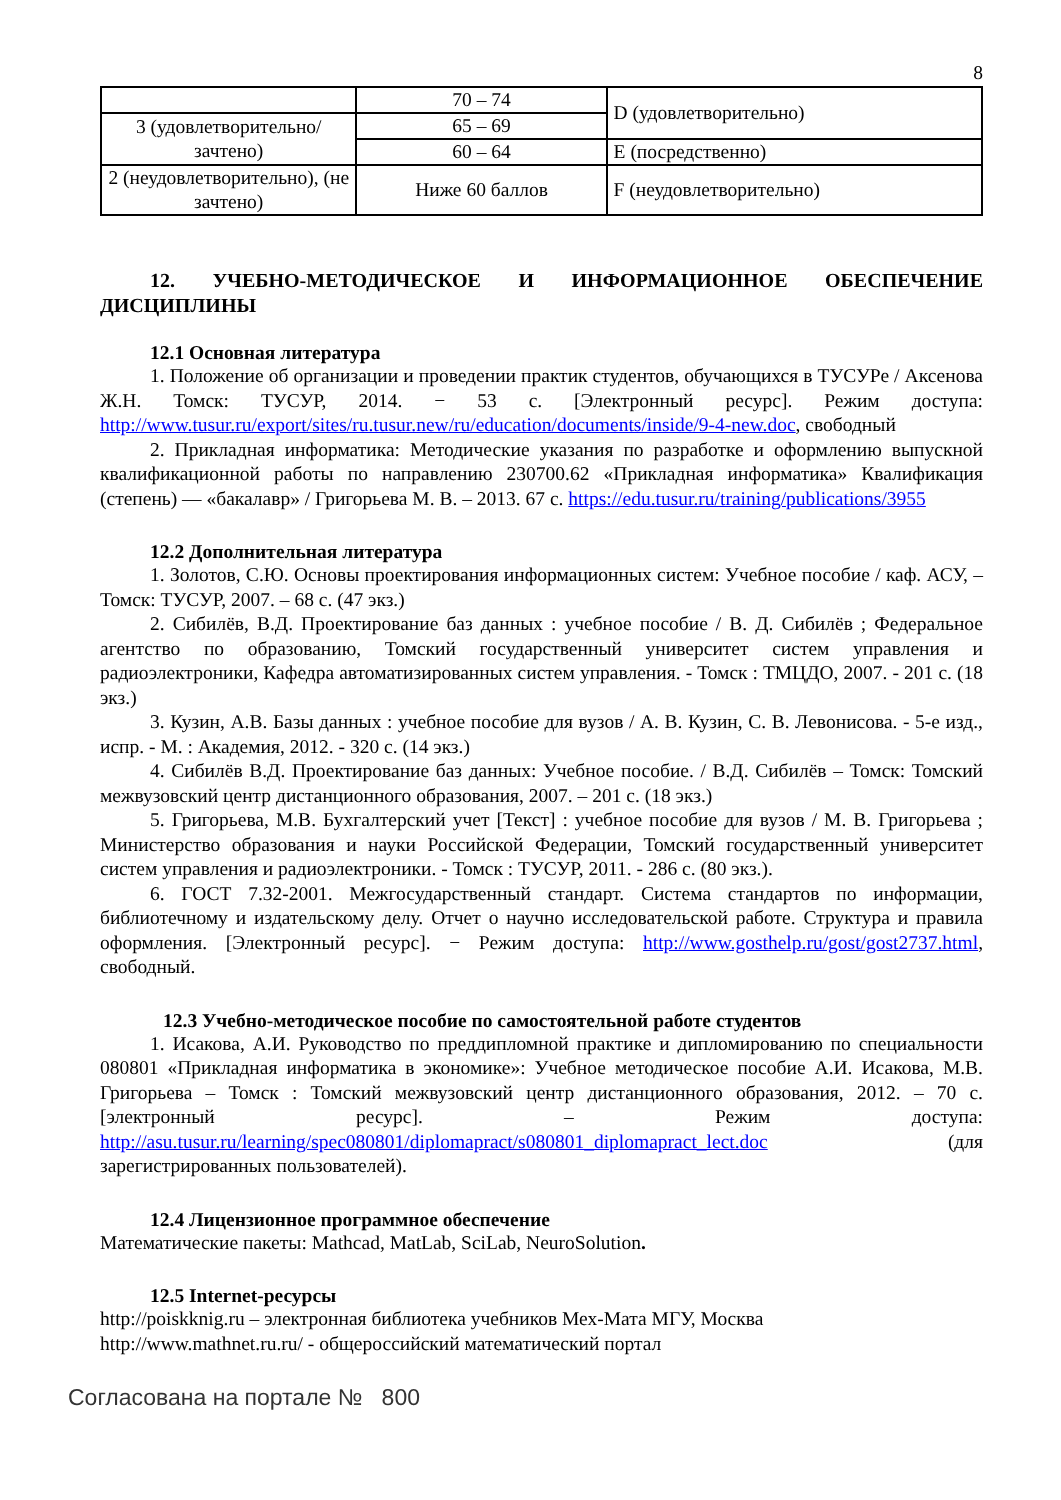8
| | 70 – 74 | D (удовлетворительно) |
| 3 (удовлетворительно/ зачтено) | 65 – 69 | |
| | 60 – 64 | E (посредственно) |
| 2 (неудовлетворительно), (не зачтено) | Ниже 60 баллов | F (неудовлетворительно) |
12. УЧЕБНО-МЕТОДИЧЕСКОЕ И ИНФОРМАЦИОННОЕ ОБЕСПЕЧЕНИЕ ДИСЦИПЛИНЫ
12.1 Основная литература
1. Положение об организации и проведении практик студентов, обучающихся в ТУСУРе / Аксенова Ж.Н. Томск: ТУСУР, 2014. − 53 с. [Электронный ресурс]. Режим доступа: http://www.tusur.ru/export/sites/ru.tusur.new/ru/education/documents/inside/9-4-new.doc, свободный
2. Прикладная информатика: Методические указания по разработке и оформлению выпускной квалификационной работы по направлению 230700.62 «Прикладная информатика» Квалификация (степень) — «бакалавр» / Григорьева М. В. – 2013. 67 с. https://edu.tusur.ru/training/publications/3955
12.2 Дополнительная литература
1. Золотов, С.Ю. Основы проектирования информационных систем: Учебное пособие / каф. АСУ, – Томск: ТУСУР, 2007. – 68 с. (47 экз.)
2. Сибилёв, В.Д. Проектирование баз данных : учебное пособие / В. Д. Сибилёв ; Федеральное агентство по образованию, Томский государственный университет систем управления и радиоэлектроники, Кафедра автоматизированных систем управления. - Томск : ТМЦДО, 2007. - 201 с. (18 экз.)
3. Кузин, А.В. Базы данных : учебное пособие для вузов / А. В. Кузин, С. В. Левонисова. - 5-е изд., испр. - М. : Академия, 2012. - 320 с. (14 экз.)
4. Сибилёв В.Д. Проектирование баз данных: Учебное пособие. / В.Д. Сибилёв – Томск: Томский межвузовский центр дистанционного образования, 2007. – 201 с. (18 экз.)
5. Григорьева, М.В. Бухгалтерский учет [Текст] : учебное пособие для вузов / М. В. Григорьева ; Министерство образования и науки Российской Федерации, Томский государственный университет систем управления и радиоэлектроники. - Томск : ТУСУР, 2011. - 286 с. (80 экз.).
6. ГОСТ 7.32-2001. Межгосударственный стандарт. Система стандартов по информации, библиотечному и издательскому делу. Отчет о научно исследовательской работе. Структура и правила оформления. [Электронный ресурс]. − Режим доступа: http://www.gosthelp.ru/gost/gost2737.html, свободный.
12.3 Учебно-методическое пособие по самостоятельной работе студентов
1. Исакова, А.И. Руководство по преддипломной практике и дипломированию по специальности 080801 «Прикладная информатика в экономике»: Учебное методическое пособие А.И. Исакова, М.В. Григорьева – Томск : Томский межвузовский центр дистанционного образования, 2012. – 70 с. [электронный ресурс]. – Режим доступа: http://asu.tusur.ru/learning/spec080801/diplomapract/s080801_diplomapract_lect.doc (для зарегистрированных пользователей).
12.4 Лицензионное программное обеспечение
Математические пакеты: Mathcad, MatLab, SciLab, NeuroSolution.
12.5 Internet-ресурсы
http://poiskknig.ru – электронная библиотека учебников Мех-Мата МГУ, Москва
http://www.mathnet.ru.ru/ - общероссийский математический портал
Согласована на портале № 800